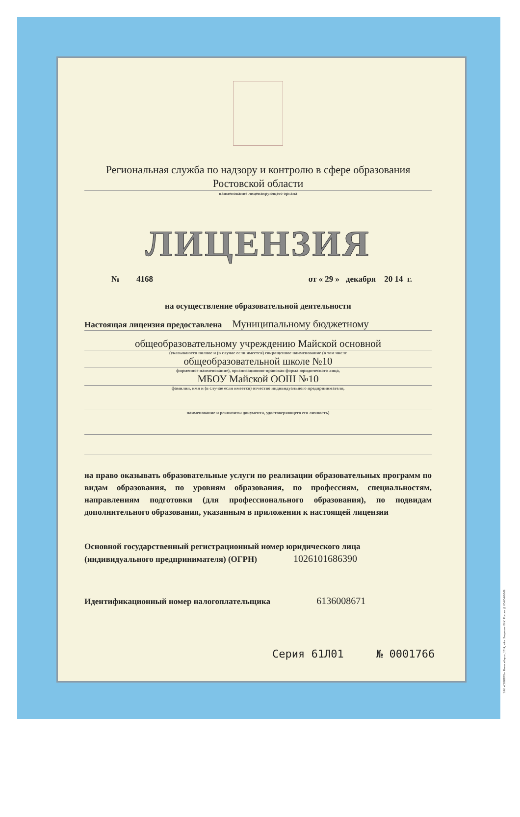Региональная служба по надзору и контролю в сфере образования
Ростовской области
наименование лицензирующего органа
ЛИЦЕНЗИЯ
№ 4168 от « 29 » декабря 20 14 г.
на осуществление образовательной деятельности
Настоящая лицензия предоставлена Муниципальному бюджетному
общеобразовательному учреждению Майской основной
(указываются полное и (в случае если имеется) сокращенное наименование (в том числе
общеобразовательной школе №10
фирменное наименование), организационно-правовая форма юридического лица,
МБОУ Майской ООШ №10
фамилия, имя и (в случае если имеется) отчество индивидуального предпринимателя,
наименование и реквизиты документа, удостоверяющего его личность)
на право оказывать образовательные услуги по реализации образовательных программ по видам образования, по уровням образования, по профессиям, специальностям, направлениям подготовки (для профессионального образования), по подвидам дополнительного образования, указанным в приложении к настоящей лицензии
Основной государственный регистрационный номер юридического лица
(индивидуального предпринимателя) (ОГРН) 1026101686390
Идентификационный номер налогоплательщика 6136008671
Серия 61Л01 № 0001766
ЗАО «СИБПРО», Новосибирск, 2014, «А». Лицензия ФНС России № 05-05-09/008.